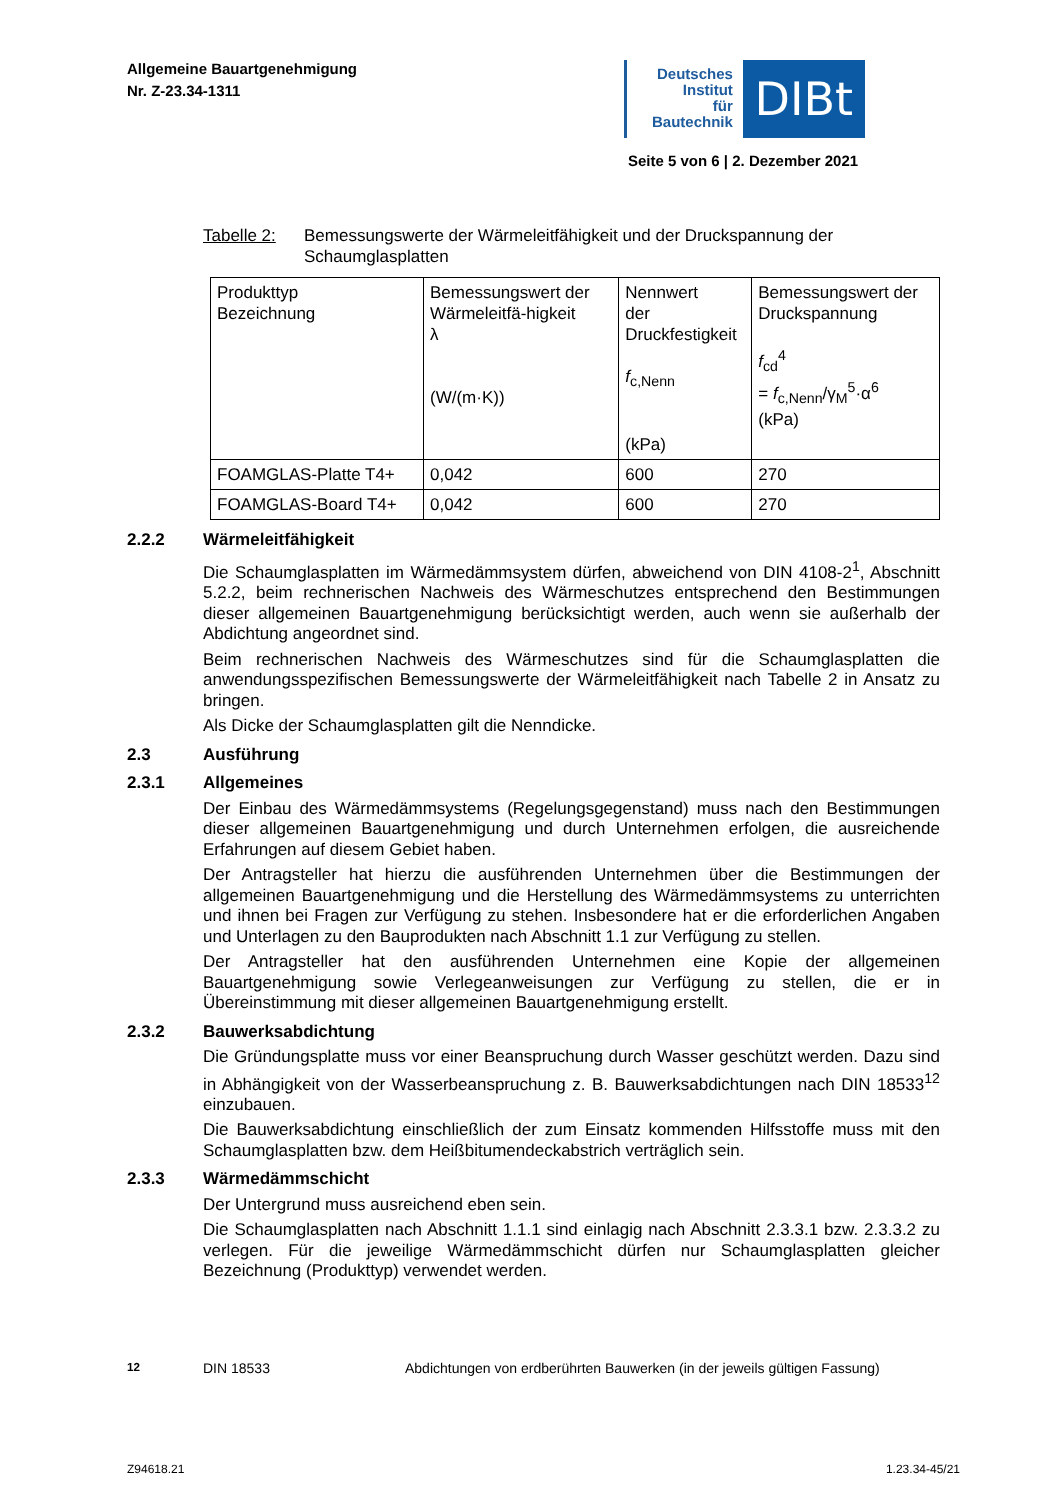Allgemeine Bauartgenehmigung
Nr. Z-23.34-1311
Deutsches
Institut
für
Bautechnik
DIBt
Seite 5 von 6 | 2. Dezember 2021
Tabelle 2: Bemessungswerte der Wärmeleitfähigkeit und der Druckspannung der Schaumglasplatten
| Produkttyp Bezeichnung | Bemessungswert der Wärmeleitfä-higkeit λ (W/(m·K)) | Nennwert der Druckfestigkeit f<sub>c,Nenn</sub> (kPa) | Bemessungswert der Druckspannung f<sub>cd</sub><sup>4</sup> = f<sub>c,Nenn</sub>/γ<sub>M</sub><sup>5</sup>·α<sup>6</sup> (kPa) |
| FOAMGLAS-Platte T4+ | 0,042 | 600 | 270 |
| FOAMGLAS-Board T4+ | 0,042 | 600 | 270 |
2.2.2 Wärmeleitfähigkeit
Die Schaumglasplatten im Wärmedämmsystem dürfen, abweichend von DIN 4108-2<sup>1</sup>, Abschnitt 5.2.2, beim rechnerischen Nachweis des Wärmeschutzes entsprechend den Bestimmungen dieser allgemeinen Bauartgenehmigung berücksichtigt werden, auch wenn sie außerhalb der Abdichtung angeordnet sind.
Beim rechnerischen Nachweis des Wärmeschutzes sind für die Schaumglasplatten die anwendungsspezifischen Bemessungswerte der Wärmeleitfähigkeit nach Tabelle 2 in Ansatz zu bringen.
Als Dicke der Schaumglasplatten gilt die Nenndicke.
2.3 Ausführung
2.3.1 Allgemeines
Der Einbau des Wärmedämmsystems (Regelungsgegenstand) muss nach den Bestimmungen dieser allgemeinen Bauartgenehmigung und durch Unternehmen erfolgen, die ausreichende Erfahrungen auf diesem Gebiet haben.
Der Antragsteller hat hierzu die ausführenden Unternehmen über die Bestimmungen der allgemeinen Bauartgenehmigung und die Herstellung des Wärmedämmsystems zu unterrichten und ihnen bei Fragen zur Verfügung zu stehen. Insbesondere hat er die erforderlichen Angaben und Unterlagen zu den Bauprodukten nach Abschnitt 1.1 zur Verfügung zu stellen.
Der Antragsteller hat den ausführenden Unternehmen eine Kopie der allgemeinen Bauartgenehmigung sowie Verlegeanweisungen zur Verfügung zu stellen, die er in Übereinstimmung mit dieser allgemeinen Bauartgenehmigung erstellt.
2.3.2 Bauwerksabdichtung
Die Gründungsplatte muss vor einer Beanspruchung durch Wasser geschützt werden. Dazu sind in Abhängigkeit von der Wasserbeanspruchung z. B. Bauwerksabdichtungen nach DIN 18533<sup>12</sup> einzubauen.
Die Bauwerksabdichtung einschließlich der zum Einsatz kommenden Hilfsstoffe muss mit den Schaumglasplatten bzw. dem Heißbitumendeckabstrich verträglich sein.
2.3.3 Wärmedämmschicht
Der Untergrund muss ausreichend eben sein.
Die Schaumglasplatten nach Abschnitt 1.1.1 sind einlagig nach Abschnitt 2.3.3.1 bzw. 2.3.3.2 zu verlegen. Für die jeweilige Wärmedämmschicht dürfen nur Schaumglasplatten gleicher Bezeichnung (Produkttyp) verwendet werden.
<sup>12</sup> DIN 18533 Abdichtungen von erdberührten Bauwerken (in der jeweils gültigen Fassung)
Z94618.21 1.23.34-45/21